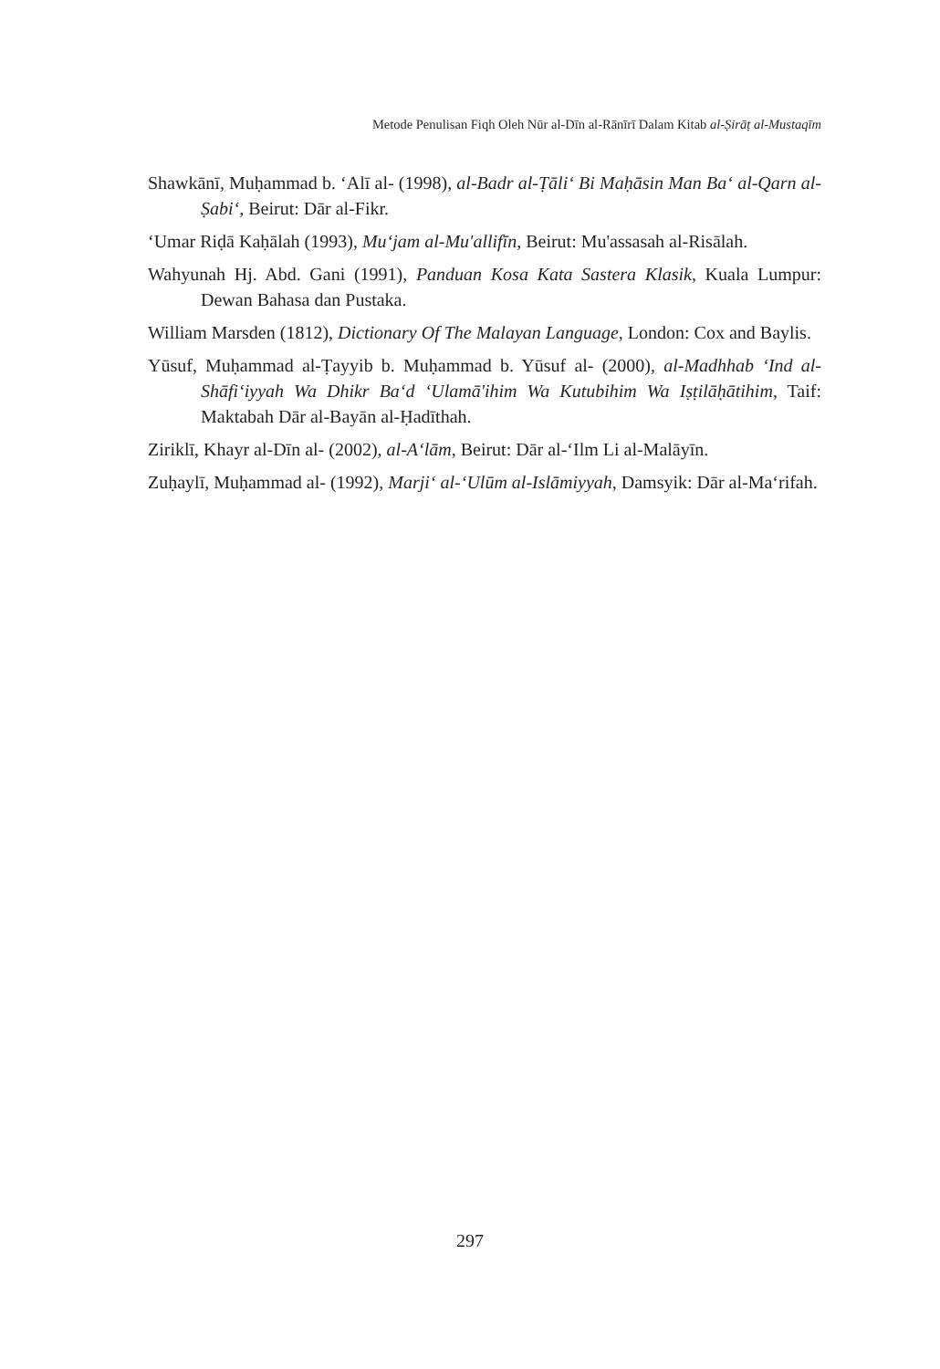Metode Penulisan Fiqh Oleh Nūr al-Dīn al-Rānīrī Dalam Kitab al-Ṣirāṭ al-Mustaqīm
Shawkānī, Muḥammad b. ‘Alī al- (1998), al-Badr al-Ṭāli‘ Bi Maḥāsin Man Ba‘ al-Qarn al-Ṣabi‘, Beirut: Dār al-Fikr.
‘Umar Riḍā Kaḥālah (1993), Mu‘jam al-Mu'allifīn, Beirut: Mu'assasah al-Risālah.
Wahyunah Hj. Abd. Gani (1991), Panduan Kosa Kata Sastera Klasik, Kuala Lumpur: Dewan Bahasa dan Pustaka.
William Marsden (1812), Dictionary Of The Malayan Language, London: Cox and Baylis.
Yūsuf, Muḥammad al-Ṭayyib b. Muḥammad b. Yūsuf al- (2000), al-Madhhab ‘Ind al-Shāfi‘iyyah Wa Dhikr Ba‘d ‘Ulamā'ihim Wa Kutubihim Wa Iṣṭilāḥātihim, Taif: Maktabah Dār al-Bayān al-Ḥadīthah.
Ziriklī, Khayr al-Dīn al- (2002), al-A‘lām, Beirut: Dār al-‘Ilm Li al-Malāyīn.
Zuḥaylī, Muḥammad al- (1992), Marji‘ al-‘Ulūm al-Islāmiyyah, Damsyik: Dār al-Ma‘rifah.
297